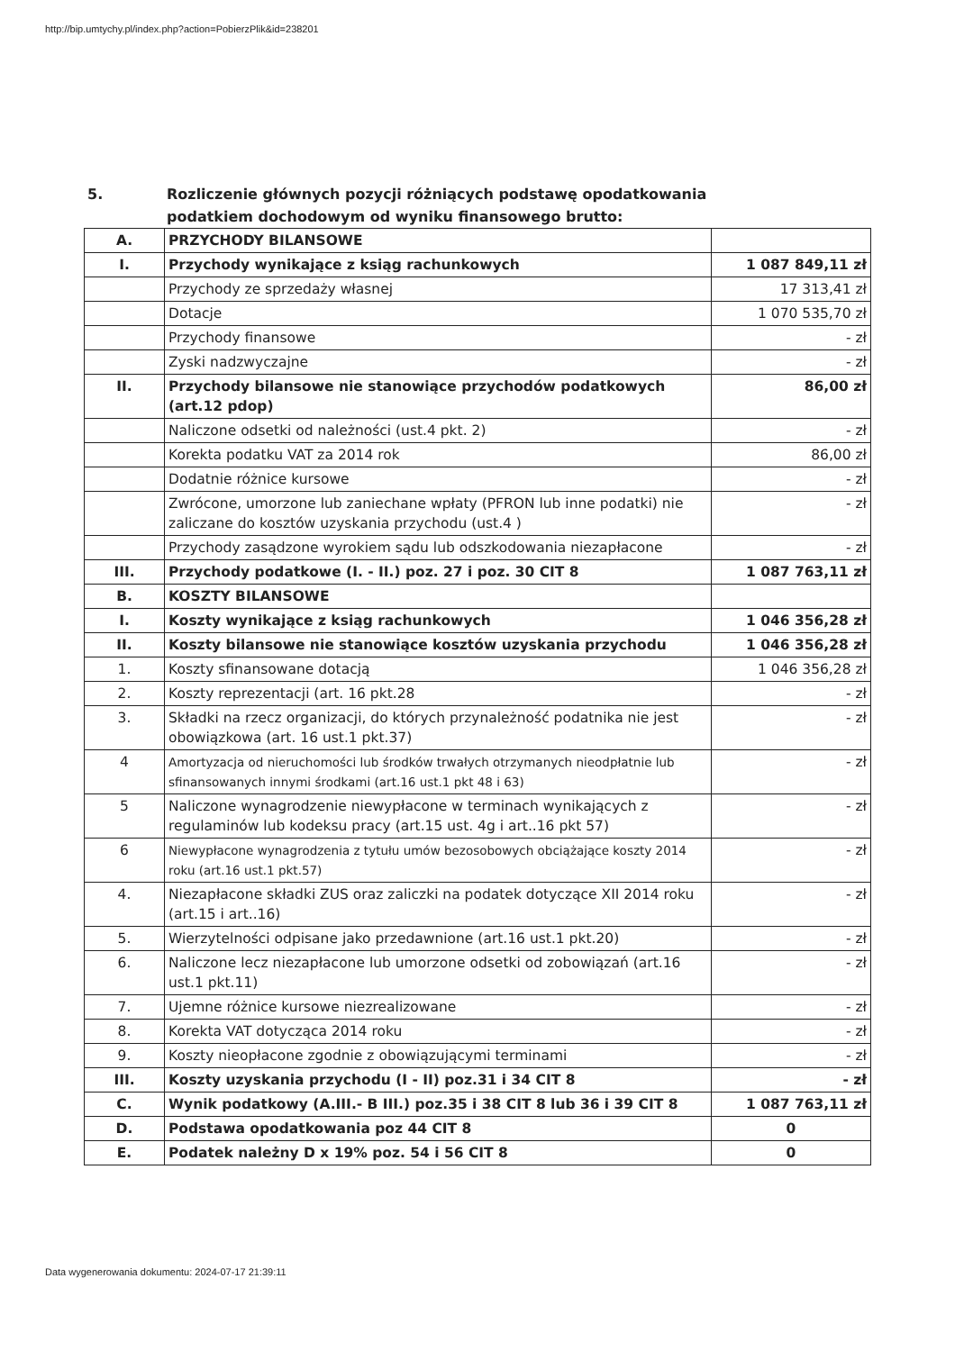http://bip.umtychy.pl/index.php?action=PobierzPlik&id=238201
5. Rozliczenie głównych pozycji różniących podstawę opodatkowania
podatkiem dochodowym od wyniku finansowego brutto:
| A. | PRZYCHODY BILANSOWE | |
| I. | Przychody wynikające z ksiąg rachunkowych | 1 087 849,11 zł |
| | Przychody ze sprzedaży własnej | 17 313,41 zł |
| | Dotacje | 1 070 535,70 zł |
| | Przychody finansowe | - zł |
| | Zyski nadzwyczajne | - zł |
| II. | Przychody bilansowe nie stanowiące przychodów podatkowych (art.12 pdop) | 86,00 zł |
| | Naliczone odsetki od należności (ust.4 pkt. 2) | - zł |
| | Korekta podatku VAT za 2014 rok | 86,00 zł |
| | Dodatnie różnice kursowe | - zł |
| | Zwrócone, umorzone lub zaniechane wpłaty (PFRON lub inne podatki) nie zaliczane do kosztów uzyskania przychodu (ust.4 ) | - zł |
| | Przychody zasądzone wyrokiem sądu lub odszkodowania niezapłacone | - zł |
| III. | Przychody podatkowe (I. - II.) poz. 27 i poz. 30 CIT 8 | 1 087 763,11 zł |
| B. | KOSZTY BILANSOWE | |
| I. | Koszty wynikające z ksiąg rachunkowych | 1 046 356,28 zł |
| II. | Koszty bilansowe nie stanowiące kosztów uzyskania przychodu | 1 046 356,28 zł |
| 1. | Koszty sfinansowane dotacją | 1 046 356,28 zł |
| 2. | Koszty reprezentacji (art. 16 pkt.28 | - zł |
| 3. | Składki na rzecz organizacji, do których przynależność podatnika nie jest obowiązkowa (art. 16 ust.1 pkt.37) | - zł |
| 4 | Amortyzacja od nieruchomości lub środków trwałych otrzymanych nieodpłatnie lub sfinansowanych innymi środkami (art.16 ust.1 pkt 48 i 63) | - zł |
| 5 | Naliczone wynagrodzenie niewypłacone w terminach wynikających z regulaminów lub kodeksu pracy (art.15 ust. 4g i art..16 pkt 57) | - zł |
| 6 | Niewypłacone wynagrodzenia z tytułu umów bezosobowych obciążające koszty 2014 roku (art.16 ust.1 pkt.57) | - zł |
| 4. | Niezapłacone składki ZUS oraz zaliczki na podatek dotyczące XII 2014 roku (art.15 i art..16) | - zł |
| 5. | Wierzytelności odpisane jako przedawnione (art.16 ust.1 pkt.20) | - zł |
| 6. | Naliczone lecz niezapłacone lub umorzone odsetki od zobowiązań (art.16 ust.1 pkt.11) | - zł |
| 7. | Ujemne różnice kursowe niezrealizowane | - zł |
| 8. | Korekta VAT dotycząca 2014 roku | - zł |
| 9. | Koszty nieopłacone zgodnie z obowiązującymi terminami | - zł |
| III. | Koszty uzyskania przychodu (I - II) poz.31 i 34 CIT 8 | - zł |
| C. | Wynik podatkowy (A.III.- B III.) poz.35 i 38 CIT 8 lub 36 i 39 CIT 8 | 1 087 763,11 zł |
| D. | Podstawa opodatkowania poz 44 CIT 8 | 0 |
| E. | Podatek należny D x 19% poz. 54 i 56 CIT 8 | 0 |
Data wygenerowania dokumentu: 2024-07-17 21:39:11